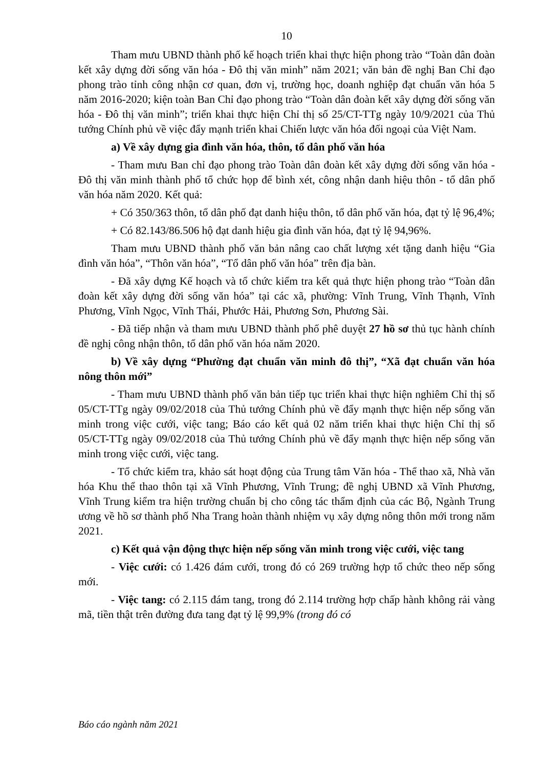10
Tham mưu UBND thành phố kế hoạch triển khai thực hiện phong trào “Toàn dân đoàn kết xây dựng đời sống văn hóa - Đô thị văn minh” năm 2021; văn bản đề nghị Ban Chỉ đạo phong trào tỉnh công nhận cơ quan, đơn vị, trường học, doanh nghiệp đạt chuẩn văn hóa 5 năm 2016-2020; kiện toàn Ban Chỉ đạo phong trào “Toàn dân đoàn kết xây dựng đời sống văn hóa - Đô thị văn minh”; triển khai thực hiện Chỉ thị số 25/CT-TTg ngày 10/9/2021 của Thủ tướng Chính phủ về việc đẩy mạnh triển khai Chiến lược văn hóa đối ngoại của Việt Nam.
a) Về xây dựng gia đình văn hóa, thôn, tổ dân phố văn hóa
- Tham mưu Ban chỉ đạo phong trào Toàn dân đoàn kết xây dựng đời sống văn hóa - Đô thị văn minh thành phố tổ chức họp để bình xét, công nhận danh hiệu thôn - tổ dân phố văn hóa năm 2020. Kết quả:
+ Có 350/363 thôn, tổ dân phố đạt danh hiệu thôn, tổ dân phố văn hóa, đạt tỷ lệ 96,4%;
+ Có 82.143/86.506 hộ đạt danh hiệu gia đình văn hóa, đạt tỷ lệ 94,96%.
Tham mưu UBND thành phố văn bản nâng cao chất lượng xét tặng danh hiệu “Gia đình văn hóa”, “Thôn văn hóa”, “Tổ dân phố văn hóa” trên địa bàn.
- Đã xây dựng Kế hoạch và tổ chức kiểm tra kết quả thực hiện phong trào “Toàn dân đoàn kết xây dựng đời sống văn hóa” tại các xã, phường: Vĩnh Trung, Vĩnh Thạnh, Vĩnh Phương, Vĩnh Ngọc, Vĩnh Thái, Phước Hải, Phương Sơn, Phương Sài.
- Đã tiếp nhận và tham mưu UBND thành phố phê duyệt 27 hồ sơ thủ tục hành chính đề nghị công nhận thôn, tổ dân phố văn hóa năm 2020.
b) Về xây dựng “Phường đạt chuẩn văn minh đô thị”, “Xã đạt chuẩn văn hóa nông thôn mới”
- Tham mưu UBND thành phố văn bản tiếp tục triển khai thực hiện nghiêm Chỉ thị số 05/CT-TTg ngày 09/02/2018 của Thủ tướng Chính phủ về đẩy mạnh thực hiện nếp sống văn minh trong việc cưới, việc tang; Báo cáo kết quả 02 năm triển khai thực hiện Chỉ thị số 05/CT-TTg ngày 09/02/2018 của Thủ tướng Chính phủ về đẩy mạnh thực hiện nếp sống văn minh trong việc cưới, việc tang.
- Tổ chức kiểm tra, khảo sát hoạt động của Trung tâm Văn hóa - Thể thao xã, Nhà văn hóa Khu thể thao thôn tại xã Vĩnh Phương, Vĩnh Trung; đề nghị UBND xã Vĩnh Phương, Vĩnh Trung kiểm tra hiện trường chuẩn bị cho công tác thẩm định của các Bộ, Ngành Trung ương về hồ sơ thành phố Nha Trang hoàn thành nhiệm vụ xây dựng nông thôn mới trong năm 2021.
c) Kết quả vận động thực hiện nếp sống văn minh trong việc cưới, việc tang
- Việc cưới: có 1.426 đám cưới, trong đó có 269 trường hợp tổ chức theo nếp sống mới.
- Việc tang: có 2.115 đám tang, trong đó 2.114 trường hợp chấp hành không rải vàng mã, tiền thật trên đường đưa tang đạt tỷ lệ 99,9% (trong đó có
Báo cáo ngành năm 2021